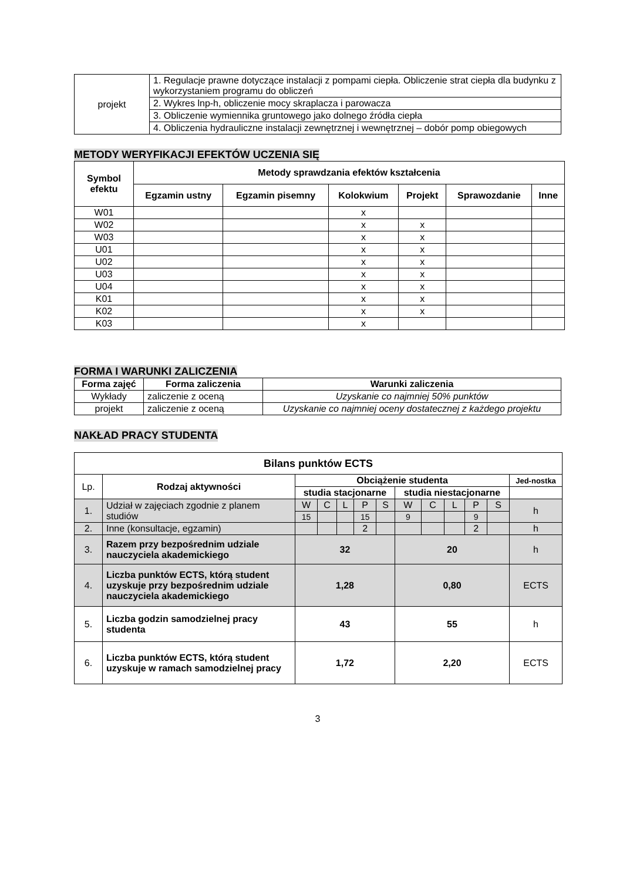| projekt | 1. Regulacje prawne dotyczące instalacji z pompami ciepła. Obliczenie strat ciepła dla budynku z wykorzystaniem programu do obliczeń |
| | 2. Wykres lnp-h, obliczenie mocy skraplacza i parowacza |
| | 3. Obliczenie wymiennika gruntowego jako dolnego źródła ciepła |
| | 4. Obliczenia hydrauliczne instalacji zewnętrznej i wewnętrznej – dobór pomp obiegowych |
METODY WERYFIKACJI EFEKTÓW UCZENIA SIĘ
| Symbol efektu | Metody sprawdzania efektów kształcenia | | | | | |
| --- | --- | --- | --- | --- | --- | --- |
| | Egzamin ustny | Egzamin pisemny | Kolokwium | Projekt | Sprawozdanie | Inne |
| W01 | | | x | | | |
| W02 | | | x | x | | |
| W03 | | | x | x | | |
| U01 | | | x | x | | |
| U02 | | | x | x | | |
| U03 | | | x | x | | |
| U04 | | | x | x | | |
| K01 | | | x | x | | |
| K02 | | | x | x | | |
| K03 | | | x | | | |
FORMA I WARUNKI ZALICZENIA
| Forma zajęć | Forma zaliczenia | Warunki zaliczenia |
| --- | --- | --- |
| Wykłady | zaliczenie z oceną | Uzyskanie co najmniej 50% punktów |
| projekt | zaliczenie z oceną | Uzyskanie co najmniej oceny dostatecznej z każdego projektu |
NAKŁAD PRACY STUDENTA
| Bilans punktów ECTS | | | | | | | | | | | | |
| --- | --- | --- | --- | --- | --- | --- | --- | --- | --- | --- | --- | --- |
| Lp. | Rodzaj aktywności | Obciążenie studenta | | | | | | | | | | Jed-nostka |
| | | studia stacjonarne | | | | | studia niestacjonarne | | | | | |
| 1. | Udział w zajęciach zgodnie z planem studiów | W | C | L | P | S | W | C | L | P | S | h |
| | | 15 | | | 15 | | 9 | | | 9 | | |
| 2. | Inne (konsultacje, egzamin) | | | | 2 | | | | | 2 | | h |
| 3. | Razem przy bezpośrednim udziale nauczyciela akademickiego | 32 | | | | | 20 | | | | | h |
| 4. | Liczba punktów ECTS, którą student uzyskuje przy bezpośrednim udziale nauczyciela akademickiego | 1,28 | | | | | 0,80 | | | | | ECTS |
| 5. | Liczba godzin samodzielnej pracy studenta | 43 | | | | | 55 | | | | | h |
| 6. | Liczba punktów ECTS, którą student uzyskuje w ramach samodzielnej pracy | 1,72 | | | | | 2,20 | | | | | ECTS |
3